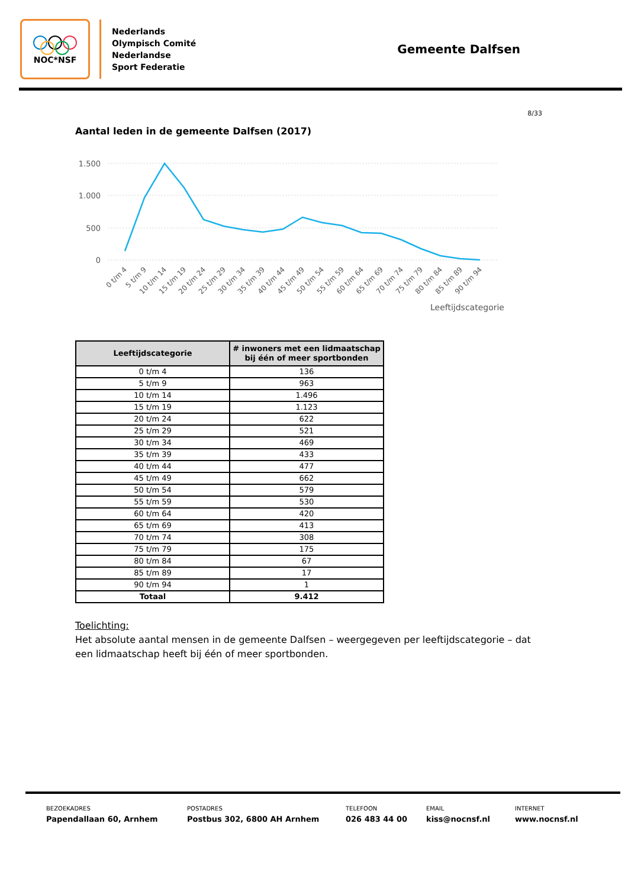NOC*NSF
Nederlands
Olympisch Comité
Nederlandse
Sport Federatie
Gemeente Dalfsen
8/33
Aantal leden in de gemeente Dalfsen (2017)
1.500
1.000
500
0
0 t/m 4
5 t/m 9
10 t/m 14
15 t/m 19
20 t/m 24
25 t/m 29
30 t/m 34
35 t/m 39
40 t/m 44
45 t/m 49
50 t/m 54
55 t/m 59
60 t/m 64
65 t/m 69
70 t/m 74
75 t/m 79
80 t/m 84
85 t/m 89
90 t/m 94
Leeftijdscategorie
| Leeftijdscategorie | # inwoners met een lidmaatschap bij één of meer sportbonden |
| --- | --- |
| 0 t/m 4 | 136 |
| 5 t/m 9 | 963 |
| 10 t/m 14 | 1.496 |
| 15 t/m 19 | 1.123 |
| 20 t/m 24 | 622 |
| 25 t/m 29 | 521 |
| 30 t/m 34 | 469 |
| 35 t/m 39 | 433 |
| 40 t/m 44 | 477 |
| 45 t/m 49 | 662 |
| 50 t/m 54 | 579 |
| 55 t/m 59 | 530 |
| 60 t/m 64 | 420 |
| 65 t/m 69 | 413 |
| 70 t/m 74 | 308 |
| 75 t/m 79 | 175 |
| 80 t/m 84 | 67 |
| 85 t/m 89 | 17 |
| 90 t/m 94 | 1 |
| Totaal | 9.412 |
Toelichting:
Het absolute aantal mensen in de gemeente Dalfsen – weergegeven per leeftijdscategorie – dat een lidmaatschap heeft bij één of meer sportbonden.
BEZOEKADRES
Papendallaan 60, Arnhem
POSTADRES
Postbus 302, 6800 AH Arnhem
TELEFOON
026 483 44 00
EMAIL
kiss@nocnsf.nl
INTERNET
www.nocnsf.nl